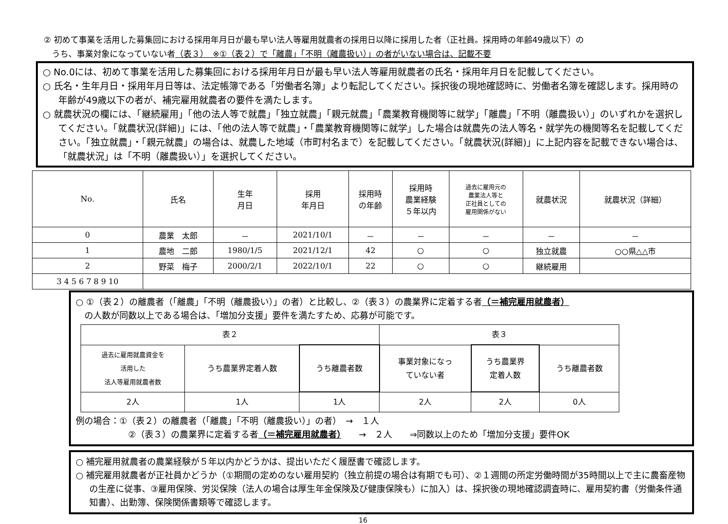② 初めて事業を活用した募集回における採用年月日が最も早い法人等雇用就農者の採用日以降に採用した者（正社員。採用時の年齢49歳以下）の
　うち、事業対象になっていない者（表３）　※①（表２）で「離農」「不明（離農扱い）」の者がいない場合は、記載不要
○ No.0には、初めて事業を活用した募集回における採用年月日が最も早い法人等雇用就農者の氏名・採用年月日を記載してください。
○ 氏名・生年月日・採用年月日等は、法定帳簿である「労働者名簿」より転記してください。採択後の現地確認時に、労働者名簿を確認します。採用時の年齢が49歳以下の者が、補完雇用就農者の要件を満たします。
○ 就農状況の欄には、「継続雇用」「他の法人等で就農」「独立就農」「親元就農」「農業教育機関等に就学」「離農」「不明（離農扱い）」のいずれかを選択してください。「就農状況(詳細)」には、「他の法人等で就農」・「農業教育機関等に就学」した場合は就農先の法人等名・就学先の機関等名を記載してください。「独立就農」・「親元就農」の場合は、就農した地域（市町村名まで）を記載してください。「就農状況(詳細)」に上記内容を記載できない場合は、「就農状況」は「不明（離農扱い）」を選択してください。
| No. | 氏名 | 生年 月日 | 採用 年月日 | 採用時 の年齢 | 採用時 農業経験 ５年以内 | 過去に雇用元の 農業法人等と 正社員としての 雇用関係がない | 就農状況 | 就農状況（詳細） |
| --- | --- | --- | --- | --- | --- | --- | --- | --- |
| 0 | 農業 太郎 | － | 2021/10/1 | － | － | － | － | － |
| 1 | 農地 二郎 | 1980/1/5 | 2021/12/1 | 42 | ○ | ○ | 独立就農 | ○○県△△市 |
| 2 | 野菜 梅子 | 2000/2/1 | 2022/10/1 | 22 | ○ | ○ | 継続雇用 | |
| 3 4 5 6 7 8 9 10 | | | | | | | | |
○ ①（表２）の離農者（「離農」「不明（離農扱い）」の者）と比較し、②（表３）の農業界に定着する者（＝補完雇用就農者）
　の人数が同数以上である場合は、「増加分支援」要件を満たすため、応募が可能です。
| 表２ | | | 表３ | | |
| 過去に雇用就農資金を 活用した 法人等雇用就農者数 | うち農業界定着人数 | うち離農者数 | 事業対象になっ ていない者 | うち農業界 定着人数 | うち離農者数 |
| 2人 | 1人 | 1人 | 2人 | 2人 | 0人 |
例の場合：①（表２）の離農者（「離農」「不明（離農扱い）」の者）　→　１人
②（表３）の農業界に定着する者（＝補完雇用就農者）　　→　２人　　⇒同数以上のため「増加分支援」要件OK
○ 補完雇用就農者の農業経験が５年以内かどうかは、提出いただく履歴書で確認します。
○ 補完雇用就農者が正社員かどうか（①期間の定めのない雇用契約（独立前提の場合は有期でも可）、②１週間の所定労働時間が35時間以上で主に農畜産物の生産に従事、③雇用保険、労災保険（法人の場合は厚生年金保険及び健康保険も）に加入）は、採択後の現地確認調査時に、雇用契約書（労働条件通知書）、出勤簿、保険関係書類等で確認します。
16